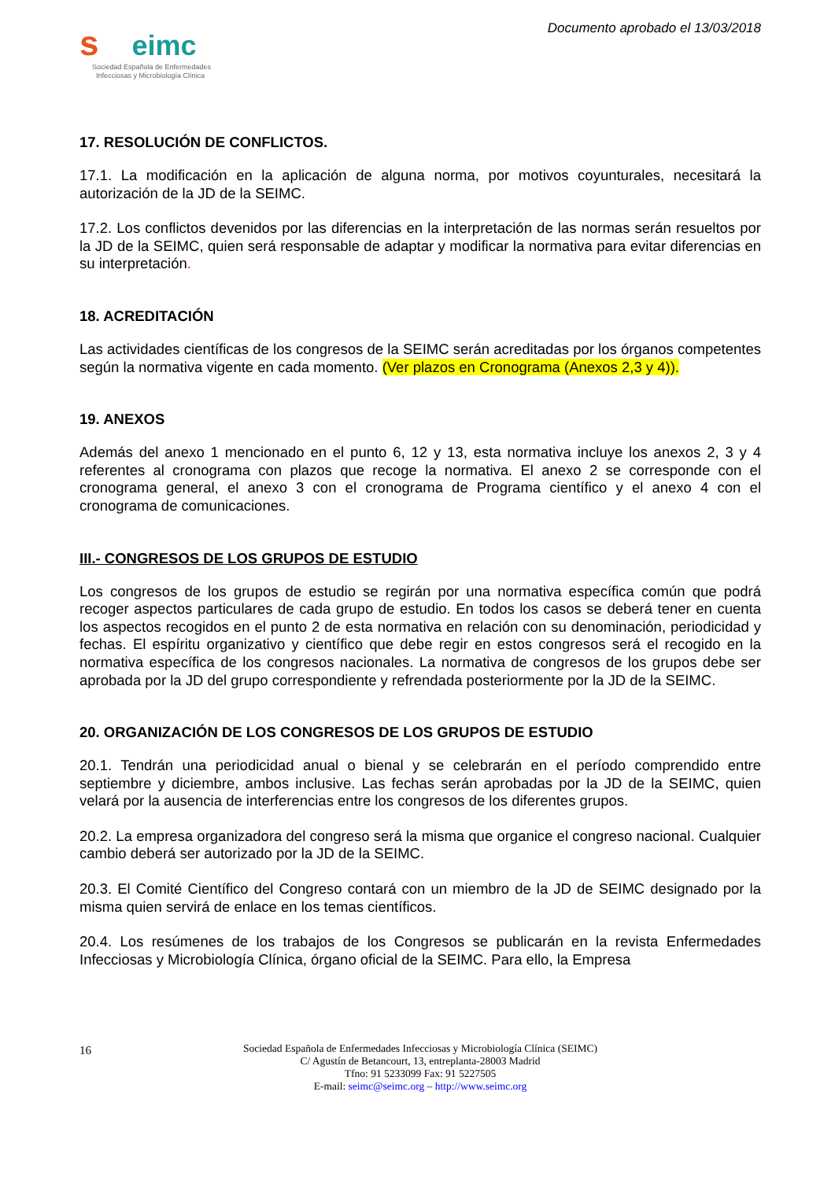seimc
Sociedad Española de Enfermedades
Infecciosas y Microbiología Clínica
Documento aprobado el 13/03/2018
17. RESOLUCIÓN DE CONFLICTOS.
17.1. La modificación en la aplicación de alguna norma, por motivos coyunturales, necesitará la autorización de la JD de la SEIMC.
17.2. Los conflictos devenidos por las diferencias en la interpretación de las normas serán resueltos por la JD de la SEIMC, quien será responsable de adaptar y modificar la normativa para evitar diferencias en su interpretación.
18. ACREDITACIÓN
Las actividades científicas de los congresos de la SEIMC serán acreditadas por los órganos competentes según la normativa vigente en cada momento. (Ver plazos en Cronograma (Anexos 2,3 y 4)).
19. ANEXOS
Además del anexo 1 mencionado en el punto 6, 12 y 13, esta normativa incluye los anexos 2, 3 y 4 referentes al cronograma con plazos que recoge la normativa. El anexo 2 se corresponde con el cronograma general, el anexo 3 con el cronograma de Programa científico y el anexo 4 con el cronograma de comunicaciones.
III.- CONGRESOS DE LOS GRUPOS DE ESTUDIO
Los congresos de los grupos de estudio se regirán por una normativa específica común que podrá recoger aspectos particulares de cada grupo de estudio. En todos los casos se deberá tener en cuenta los aspectos recogidos en el punto 2 de esta normativa en relación con su denominación, periodicidad y fechas. El espíritu organizativo y científico que debe regir en estos congresos será el recogido en la normativa específica de los congresos nacionales. La normativa de congresos de los grupos debe ser aprobada por la JD del grupo correspondiente y refrendada posteriormente por la JD de la SEIMC.
20. ORGANIZACIÓN DE LOS CONGRESOS DE LOS GRUPOS DE ESTUDIO
20.1. Tendrán una periodicidad anual o bienal y se celebrarán en el período comprendido entre septiembre y diciembre, ambos inclusive. Las fechas serán aprobadas por la JD de la SEIMC, quien velará por la ausencia de interferencias entre los congresos de los diferentes grupos.
20.2. La empresa organizadora del congreso será la misma que organice el congreso nacional. Cualquier cambio deberá ser autorizado por la JD de la SEIMC.
20.3. El Comité Científico del Congreso contará con un miembro de la JD de SEIMC designado por la misma quien servirá de enlace en los temas científicos.
20.4. Los resúmenes de los trabajos de los Congresos se publicarán en la revista Enfermedades Infecciosas y Microbiología Clínica, órgano oficial de la SEIMC. Para ello, la Empresa
16 Sociedad Española de Enfermedades Infecciosas y Microbiología Clínica (SEIMC)
C/ Agustín de Betancourt, 13, entreplanta-28003 Madrid
Tfno: 91 5233099 Fax: 91 5227505
E-mail: seimc@seimc.org – http://www.seimc.org